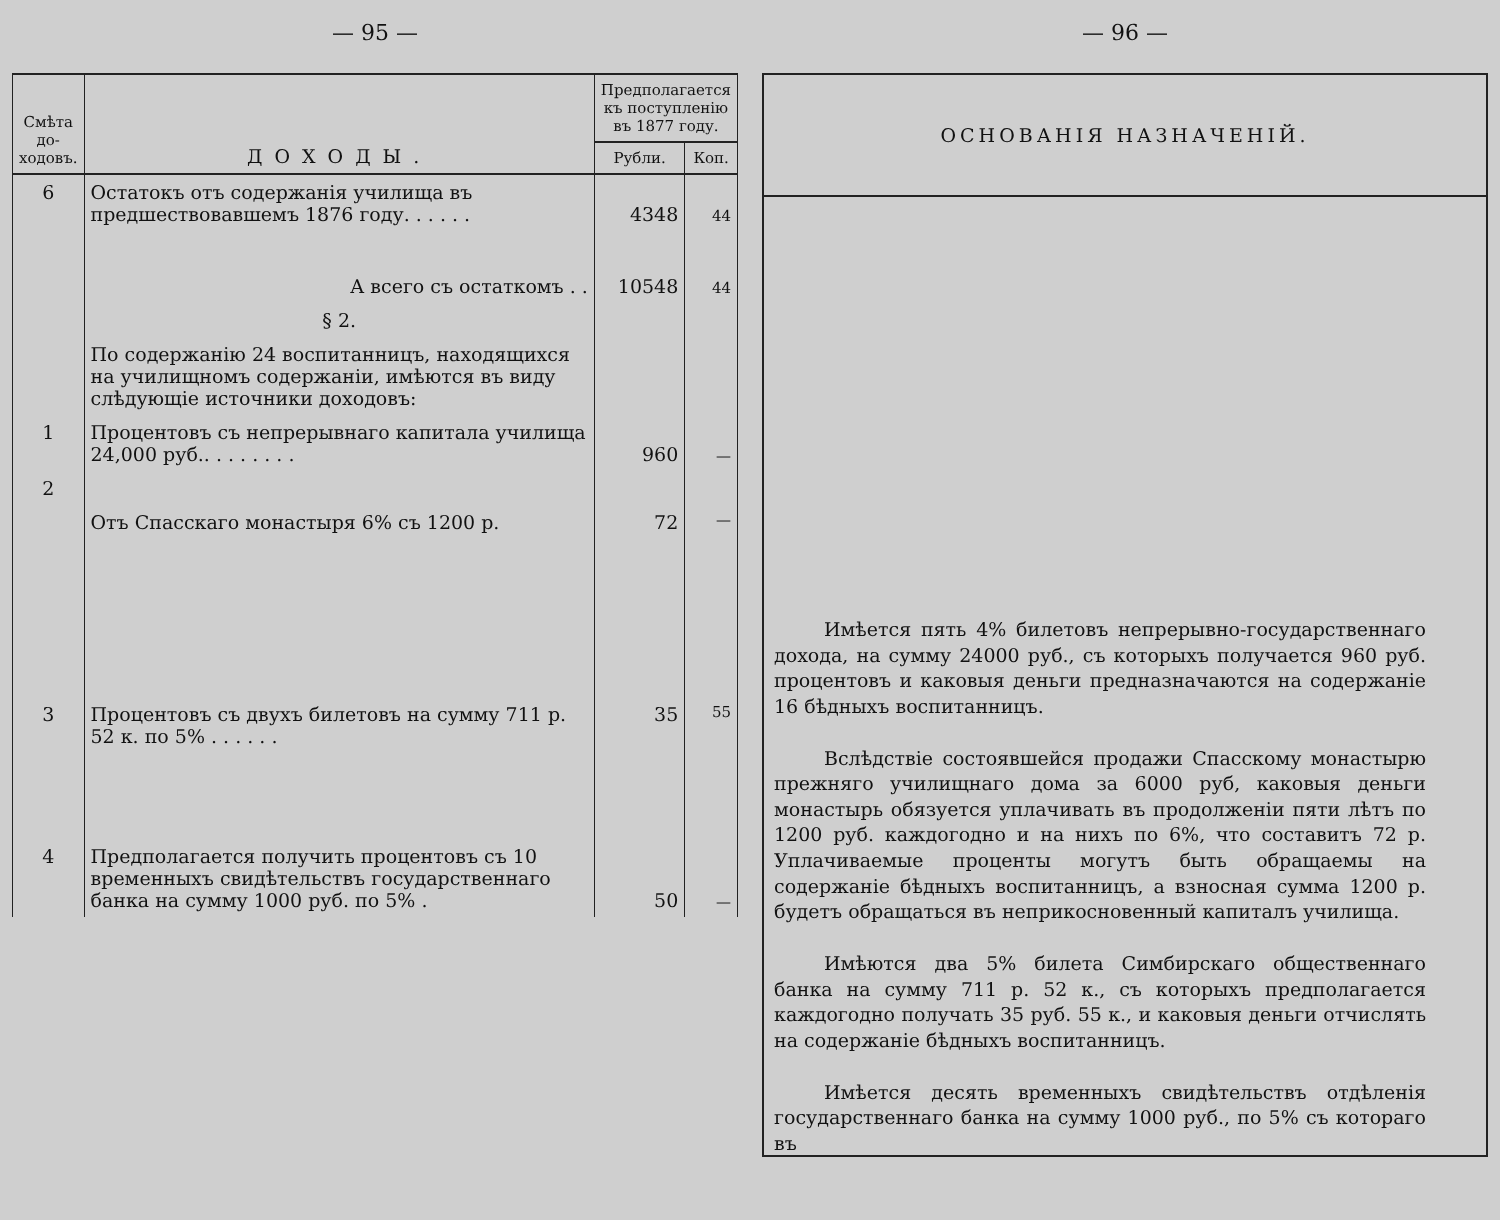— 95 —
| Смѣта до-ходовъ. | ДОХОДЫ. | Предполагается къ поступленію въ 1877 году. | |
| --- | --- | --- | --- |
| | | Рубли. | Коп. |
| 6 | Остатокъ отъ содержанія училища въ предшествовавшемъ 1876 году. . . . . . | 4348 | 44 |
| | А всего съ остаткомъ . . | 10548 | 44 |
| | § 2. | | |
| | По содержанію 24 воспитанницъ, находящихся на училищномъ содержаніи, имѣются въ виду слѣдующіе источники доходовъ: | | |
| 1 | Процентовъ съ непрерывнаго капитала училища 24,000 руб.. . . . . . . . | 960 | — |
| 2 | Отъ Спасскаго монастыря 6% съ 1200 р. | 72 | — |
| 3 | Процентовъ съ двухъ билетовъ на сумму 711 р. 52 к. по 5% . . . . . . | 35 | 55 |
| 4 | Предполагается получить процентовъ съ 10 временныхъ свидѣтельствъ государственнаго банка на сумму 1000 руб. по 5% . | 50 | — |
— 96 —
ОСНОВАНІЯ НАЗНАЧЕНІЙ.
Имѣется пять 4% билетовъ непрерывно-государственнаго дохода, на сумму 24000 руб., съ которыхъ получается 960 руб. процентовъ и каковыя деньги предназначаются на содержаніе 16 бѣдныхъ воспитанницъ.
Вслѣдствіе состоявшейся продажи Спасскому монастырю прежняго училищнаго дома за 6000 руб, каковыя деньги монастырь обязуется уплачивать въ продолженіи пяти лѣтъ по 1200 руб. каждогодно и на нихъ по 6%, что составитъ 72 р. Уплачиваемые проценты могутъ быть обращаемы на содержаніе бѣдныхъ воспитанницъ, а взносная сумма 1200 р. будетъ обращаться въ неприкосновенный капиталъ училища.
Имѣются два 5% билета Симбирскаго общественнаго банка на сумму 711 р. 52 к., съ которыхъ предполагается каждогодно получать 35 руб. 55 к., и каковыя деньги отчислять на содержаніе бѣдныхъ воспитанницъ.
Имѣется десять временныхъ свидѣтельствъ отдѣленія государственнаго банка на сумму 1000 руб., по 5% съ котораго въ